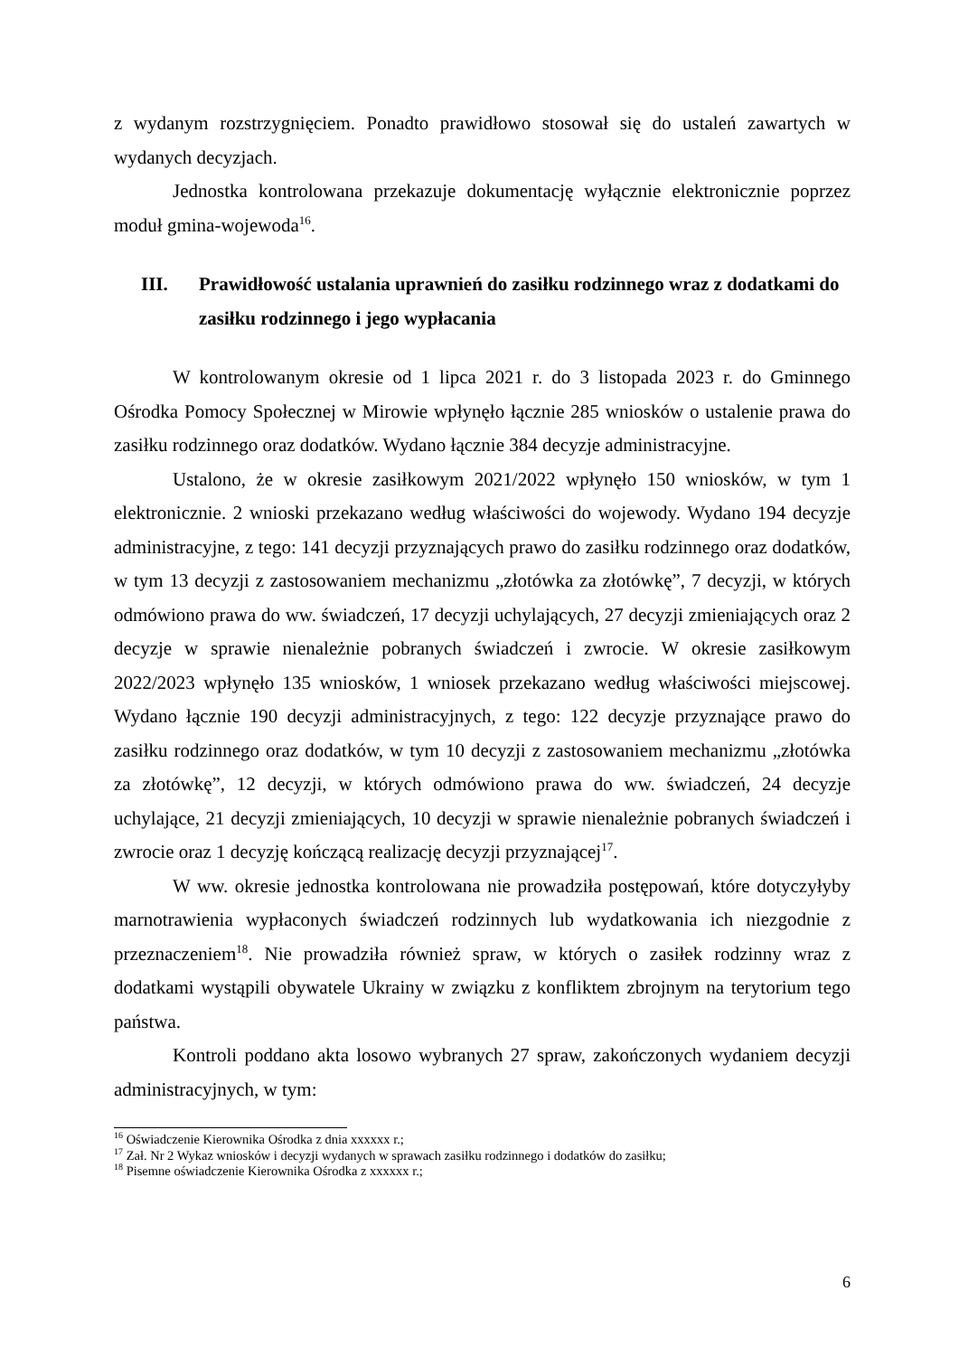z wydanym rozstrzygnięciem. Ponadto prawidłowo stosował się do ustaleń zawartych w wydanych decyzjach.
Jednostka kontrolowana przekazuje dokumentację wyłącznie elektronicznie poprzez moduł gmina-wojewoda<sup>16</sup>.
III. Prawidłowość ustalania uprawnień do zasiłku rodzinnego wraz z dodatkami do zasiłku rodzinnego i jego wypłacania
W kontrolowanym okresie od 1 lipca 2021 r. do 3 listopada 2023 r. do Gminnego Ośrodka Pomocy Społecznej w Mirowie wpłynęło łącznie 285 wniosków o ustalenie prawa do zasiłku rodzinnego oraz dodatków. Wydano łącznie 384 decyzje administracyjne.
Ustalono, że w okresie zasiłkowym 2021/2022 wpłynęło 150 wniosków, w tym 1 elektronicznie. 2 wnioski przekazano według właściwości do wojewody. Wydano 194 decyzje administracyjne, z tego: 141 decyzji przyznających prawo do zasiłku rodzinnego oraz dodatków, w tym 13 decyzji z zastosowaniem mechanizmu „złotówka za złotówkę”, 7 decyzji, w których odmówiono prawa do ww. świadczeń, 17 decyzji uchylających, 27 decyzji zmieniających oraz 2 decyzje w sprawie nienależnie pobranych świadczeń i zwrocie. W okresie zasiłkowym 2022/2023 wpłynęło 135 wniosków, 1 wniosek przekazano według właściwości miejscowej. Wydano łącznie 190 decyzji administracyjnych, z tego: 122 decyzje przyznające prawo do zasiłku rodzinnego oraz dodatków, w tym 10 decyzji z zastosowaniem mechanizmu „złotówka za złotówkę”, 12 decyzji, w których odmówiono prawa do ww. świadczeń, 24 decyzje uchylające, 21 decyzji zmieniających, 10 decyzji w sprawie nienależnie pobranych świadczeń i zwrocie oraz 1 decyzję kończącą realizację decyzji przyznającej<sup>17</sup>.
W ww. okresie jednostka kontrolowana nie prowadziła postępowań, które dotyczyłyby marnotrawienia wypłaconych świadczeń rodzinnych lub wydatkowania ich niezgodnie z przeznaczeniem<sup>18</sup>. Nie prowadziła również spraw, w których o zasiłek rodzinny wraz z dodatkami wystąpili obywatele Ukrainy w związku z konfliktem zbrojnym na terytorium tego państwa.
Kontroli poddano akta losowo wybranych 27 spraw, zakończonych wydaniem decyzji administracyjnych, w tym:
<sup>16</sup> Oświadczenie Kierownika Ośrodka z dnia xxxxxx r.;
<sup>17</sup> Zał. Nr 2 Wykaz wniosków i decyzji wydanych w sprawach zasiłku rodzinnego i dodatków do zasiłku;
<sup>18</sup> Pisemne oświadczenie Kierownika Ośrodka z xxxxxx r.;
6